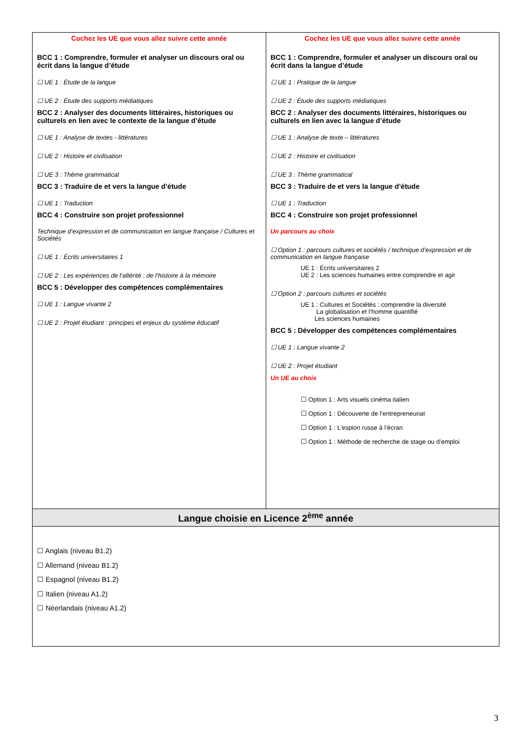| Cochez les UE que vous allez suivre cette année BCC 1 : Comprendre, formuler et analyser un discours oral ou écrit dans la langue d’étude ☐ UE 1 : Étude de la langue ☐ UE 2 : Étude des supports médiatiques BCC 2 : Analyser des documents littéraires, historiques ou culturels en lien avec le contexte de la langue d’étude ☐ UE 1 : Analyse de textes - littératures ☐ UE 2 : Histoire et civilisation ☐ UE 3 : Thème grammatical BCC 3 : Traduire de et vers la langue d’étude ☐ UE 1 : Traduction BCC 4 : Construire son projet professionnel Technique d’expression et de communication en langue française / Cultures et Sociétés ☐ UE 1 : Écrits universitaires 1 ☐ UE 2 : Les expériences de l’altérité : de l’histoire à la mémoire BCC 5 : Développer des compétences complémentaires ☐ UE 1 : Langue vivante 2 ☐ UE 2 : Projet étudiant : principes et enjeux du système éducatif | Cochez les UE que vous allez suivre cette année BCC 1 : Comprendre, formuler et analyser un discours oral ou écrit dans la langue d’étude ☐ UE 1 : Pratique de la langue ☐ UE 2 : Étude des supports médiatiques BCC 2 : Analyser des documents littéraires, historiques ou culturels en lien avec la langue d’étude ☐ UE 1 : Analyse de texte – littératures ☐ UE 2 : Histoire et civilisation ☐ UE 3 : Thème grammatical BCC 3 : Traduire de et vers la langue d’étude ☐ UE 1 : Traduction BCC 4 : Construire son projet professionnel Un parcours au choix ☐ Option 1 : parcours cultures et sociétés / technique d’expression et de communication en langue française UE 1 : Écrits universitaires 2 UE 2 : Les sciences humaines entre comprendre et agir ☐ Option 2 : parcours cultures et sociétés UE 1 : Cultures et Sociétés : comprendre la diversité La globalisation et l’homme quantifié Les sciences humaines BCC 5 : Développer des compétences complémentaires ☐ UE 1 : Langue vivante 2 ☐ UE 2 : Projet étudiant Un UE au choix ☐ Option 1 : Arts visuels cinéma italien ☐ Option 1 : Découverte de l’entrepreneuriat ☐ Option 1 : L’espion russe à l’écran ☐ Option 1 : Méthode de recherche de stage ou d’emploi |
| Langue choisie en Licence 2<sup>ème</sup> année | |
| ☐ Anglais (niveau B1.2) ☐ Allemand (niveau B1.2) ☐ Espagnol (niveau B1.2) ☐ Italien (niveau A1.2) ☐ Néerlandais (niveau A1.2) | |
3